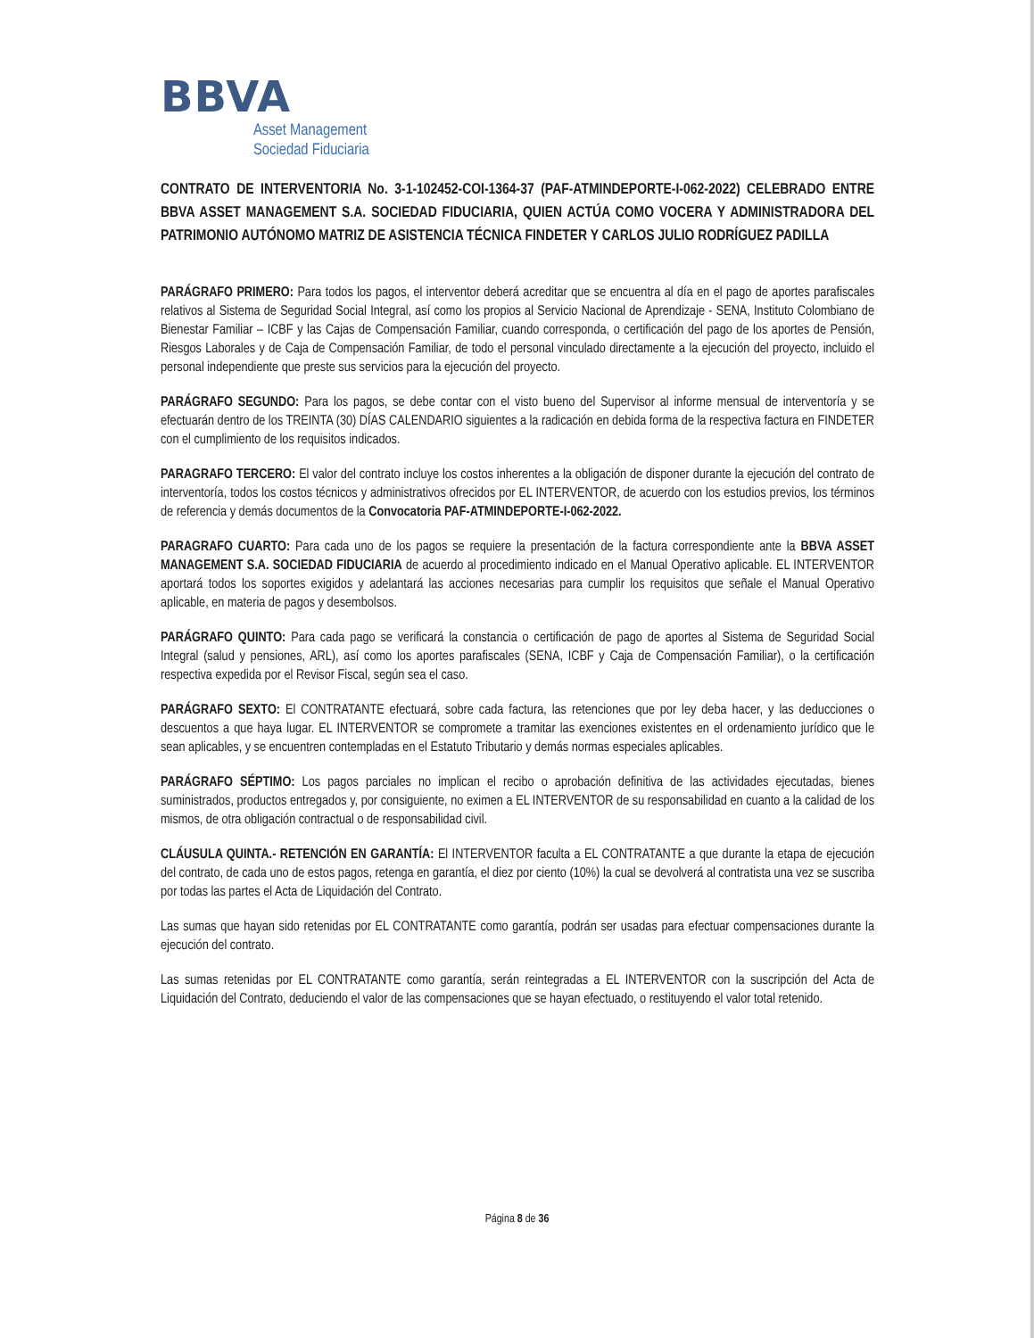BBVA
Asset Management
Sociedad Fiduciaria
CONTRATO DE INTERVENTORIA No. 3-1-102452-COI-1364-37 (PAF-ATMINDEPORTE-I-062-2022) CELEBRADO ENTRE BBVA ASSET MANAGEMENT S.A. SOCIEDAD FIDUCIARIA, QUIEN ACTÚA COMO VOCERA Y ADMINISTRADORA DEL PATRIMONIO AUTÓNOMO MATRIZ DE ASISTENCIA TÉCNICA FINDETER Y CARLOS JULIO RODRÍGUEZ PADILLA
PARÁGRAFO PRIMERO: Para todos los pagos, el interventor deberá acreditar que se encuentra al día en el pago de aportes parafiscales relativos al Sistema de Seguridad Social Integral, así como los propios al Servicio Nacional de Aprendizaje - SENA, Instituto Colombiano de Bienestar Familiar – ICBF y las Cajas de Compensación Familiar, cuando corresponda, o certificación del pago de los aportes de Pensión, Riesgos Laborales y de Caja de Compensación Familiar, de todo el personal vinculado directamente a la ejecución del proyecto, incluido el personal independiente que preste sus servicios para la ejecución del proyecto.
PARÁGRAFO SEGUNDO: Para los pagos, se debe contar con el visto bueno del Supervisor al informe mensual de interventoría y se efectuarán dentro de los TREINTA (30) DÍAS CALENDARIO siguientes a la radicación en debida forma de la respectiva factura en FINDETER con el cumplimiento de los requisitos indicados.
PARAGRAFO TERCERO: El valor del contrato incluye los costos inherentes a la obligación de disponer durante la ejecución del contrato de interventoría, todos los costos técnicos y administrativos ofrecidos por EL INTERVENTOR, de acuerdo con los estudios previos, los términos de referencia y demás documentos de la Convocatoria PAF-ATMINDEPORTE-I-062-2022.
PARAGRAFO CUARTO: Para cada uno de los pagos se requiere la presentación de la factura correspondiente ante la BBVA ASSET MANAGEMENT S.A. SOCIEDAD FIDUCIARIA de acuerdo al procedimiento indicado en el Manual Operativo aplicable. EL INTERVENTOR aportará todos los soportes exigidos y adelantará las acciones necesarias para cumplir los requisitos que señale el Manual Operativo aplicable, en materia de pagos y desembolsos.
PARÁGRAFO QUINTO: Para cada pago se verificará la constancia o certificación de pago de aportes al Sistema de Seguridad Social Integral (salud y pensiones, ARL), así como los aportes parafiscales (SENA, ICBF y Caja de Compensación Familiar), o la certificación respectiva expedida por el Revisor Fiscal, según sea el caso.
PARÁGRAFO SEXTO: El CONTRATANTE efectuará, sobre cada factura, las retenciones que por ley deba hacer, y las deducciones o descuentos a que haya lugar. EL INTERVENTOR se compromete a tramitar las exenciones existentes en el ordenamiento jurídico que le sean aplicables, y se encuentren contempladas en el Estatuto Tributario y demás normas especiales aplicables.
PARÁGRAFO SÉPTIMO: Los pagos parciales no implican el recibo o aprobación definitiva de las actividades ejecutadas, bienes suministrados, productos entregados y, por consiguiente, no eximen a EL INTERVENTOR de su responsabilidad en cuanto a la calidad de los mismos, de otra obligación contractual o de responsabilidad civil.
CLÁUSULA QUINTA.- RETENCIÓN EN GARANTÍA: El INTERVENTOR faculta a EL CONTRATANTE a que durante la etapa de ejecución del contrato, de cada uno de estos pagos, retenga en garantía, el diez por ciento (10%) la cual se devolverá al contratista una vez se suscriba por todas las partes el Acta de Liquidación del Contrato.
Las sumas que hayan sido retenidas por EL CONTRATANTE como garantía, podrán ser usadas para efectuar compensaciones durante la ejecución del contrato.
Las sumas retenidas por EL CONTRATANTE como garantía, serán reintegradas a EL INTERVENTOR con la suscripción del Acta de Liquidación del Contrato, deduciendo el valor de las compensaciones que se hayan efectuado, o restituyendo el valor total retenido.
Página 8 de 36